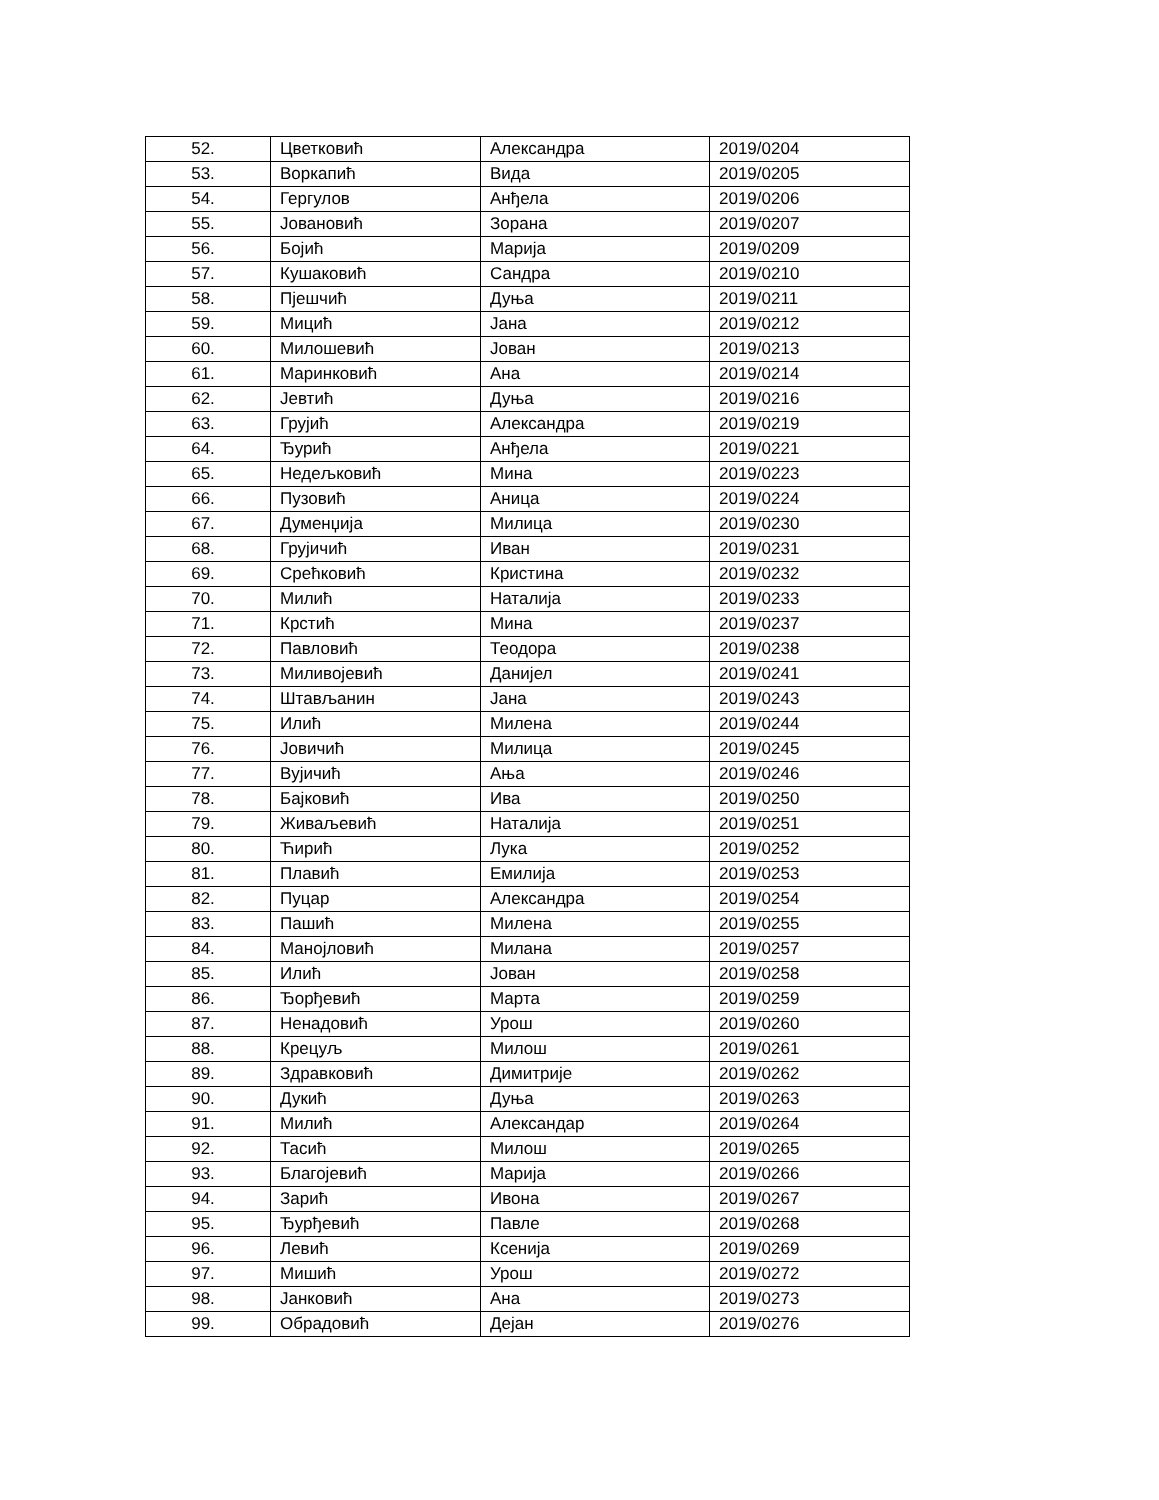| 52. | Цветковић | Александра | 2019/0204 |
| 53. | Воркапић | Вида | 2019/0205 |
| 54. | Гергулов | Анђела | 2019/0206 |
| 55. | Јовановић | Зорана | 2019/0207 |
| 56. | Бојић | Марија | 2019/0209 |
| 57. | Кушаковић | Сандра | 2019/0210 |
| 58. | Пјешчић | Дуња | 2019/0211 |
| 59. | Мицић | Јана | 2019/0212 |
| 60. | Милошевић | Јован | 2019/0213 |
| 61. | Маринковић | Ана | 2019/0214 |
| 62. | Јевтић | Дуња | 2019/0216 |
| 63. | Грујић | Александра | 2019/0219 |
| 64. | Ђурић | Анђела | 2019/0221 |
| 65. | Недељковић | Мина | 2019/0223 |
| 66. | Пузовић | Аница | 2019/0224 |
| 67. | Думенџија | Милица | 2019/0230 |
| 68. | Грујичић | Иван | 2019/0231 |
| 69. | Срећковић | Кристина | 2019/0232 |
| 70. | Милић | Наталија | 2019/0233 |
| 71. | Крстић | Мина | 2019/0237 |
| 72. | Павловић | Теодора | 2019/0238 |
| 73. | Миливојевић | Данијел | 2019/0241 |
| 74. | Штављанин | Јана | 2019/0243 |
| 75. | Илић | Милена | 2019/0244 |
| 76. | Јовичић | Милица | 2019/0245 |
| 77. | Вујичић | Ања | 2019/0246 |
| 78. | Бајковић | Ива | 2019/0250 |
| 79. | Живаљевић | Наталија | 2019/0251 |
| 80. | Ћирић | Лука | 2019/0252 |
| 81. | Плавић | Емилија | 2019/0253 |
| 82. | Пуцар | Александра | 2019/0254 |
| 83. | Пашић | Милена | 2019/0255 |
| 84. | Манојловић | Милана | 2019/0257 |
| 85. | Илић | Јован | 2019/0258 |
| 86. | Ђорђевић | Марта | 2019/0259 |
| 87. | Ненадовић | Урош | 2019/0260 |
| 88. | Крецуљ | Милош | 2019/0261 |
| 89. | Здравковић | Димитрије | 2019/0262 |
| 90. | Дукић | Дуња | 2019/0263 |
| 91. | Милић | Александар | 2019/0264 |
| 92. | Тасић | Милош | 2019/0265 |
| 93. | Благојевић | Марија | 2019/0266 |
| 94. | Зарић | Ивона | 2019/0267 |
| 95. | Ђурђевић | Павле | 2019/0268 |
| 96. | Левић | Ксенија | 2019/0269 |
| 97. | Мишић | Урош | 2019/0272 |
| 98. | Јанковић | Ана | 2019/0273 |
| 99. | Обрадовић | Дејан | 2019/0276 |